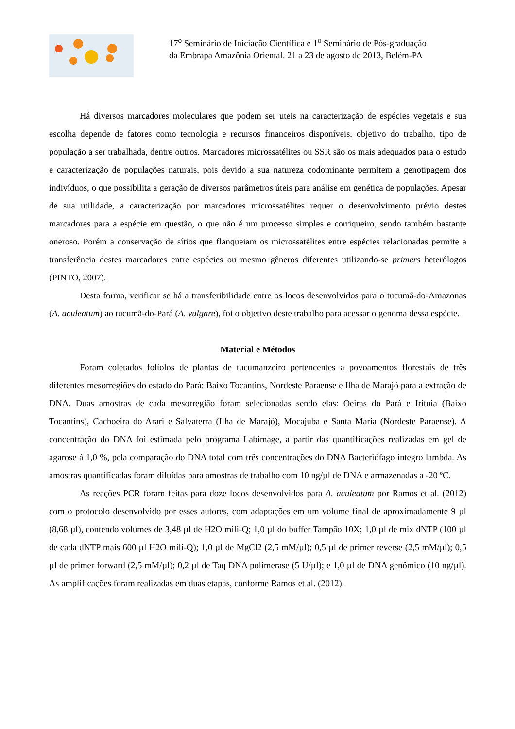17<sup>o</sup> Seminário de Iniciação Científica e 1<sup>o</sup> Seminário de Pós-graduação
da Embrapa Amazônia Oriental. 21 a 23 de agosto de 2013, Belém-PA
Há diversos marcadores moleculares que podem ser uteis na caracterização de espécies vegetais e sua escolha depende de fatores como tecnologia e recursos financeiros disponíveis, objetivo do trabalho, tipo de população a ser trabalhada, dentre outros. Marcadores microssatélites ou SSR são os mais adequados para o estudo e caracterização de populações naturais, pois devido a sua natureza codominante permitem a genotipagem dos indivíduos, o que possibilita a geração de diversos parâmetros úteis para análise em genética de populações. Apesar de sua utilidade, a caracterização por marcadores microssatélites requer o desenvolvimento prévio destes marcadores para a espécie em questão, o que não é um processo simples e corriqueiro, sendo também bastante oneroso. Porém a conservação de sítios que flanqueiam os microssatélites entre espécies relacionadas permite a transferência destes marcadores entre espécies ou mesmo gêneros diferentes utilizando-se primers heterólogos (PINTO, 2007).
Desta forma, verificar se há a transferibilidade entre os locos desenvolvidos para o tucumã-do-Amazonas (A. aculeatum) ao tucumã-do-Pará (A. vulgare), foi o objetivo deste trabalho para acessar o genoma dessa espécie.
Material e Métodos
Foram coletados folíolos de plantas de tucumanzeiro pertencentes a povoamentos florestais de três diferentes mesorregiões do estado do Pará: Baixo Tocantins, Nordeste Paraense e Ilha de Marajó para a extração de DNA. Duas amostras de cada mesorregião foram selecionadas sendo elas: Oeiras do Pará e Irituia (Baixo Tocantins), Cachoeira do Arari e Salvaterra (Ilha de Marajó), Mocajuba e Santa Maria (Nordeste Paraense). A concentração do DNA foi estimada pelo programa Labimage, a partir das quantificações realizadas em gel de agarose á 1,0 %, pela comparação do DNA total com três concentrações do DNA Bacteriófago íntegro lambda. As amostras quantificadas foram diluídas para amostras de trabalho com 10 ng/µl de DNA e armazenadas a -20 ºC.
As reações PCR foram feitas para doze locos desenvolvidos para A. aculeatum por Ramos et al. (2012) com o protocolo desenvolvido por esses autores, com adaptações em um volume final de aproximadamente 9 µl (8,68 µl), contendo volumes de 3,48 µl de H2O mili-Q; 1,0 µl do buffer Tampão 10X; 1,0 µl de mix dNTP (100 µl de cada dNTP mais 600 µl H2O mili-Q); 1,0 µl de MgCl2 (2,5 mM/µl); 0,5 µl de primer reverse (2,5 mM/µl); 0,5 µl de primer forward (2,5 mM/µl); 0,2 µl de Taq DNA polimerase (5 U/µl); e 1,0 µl de DNA genômico (10 ng/µl). As amplificações foram realizadas em duas etapas, conforme Ramos et al. (2012).